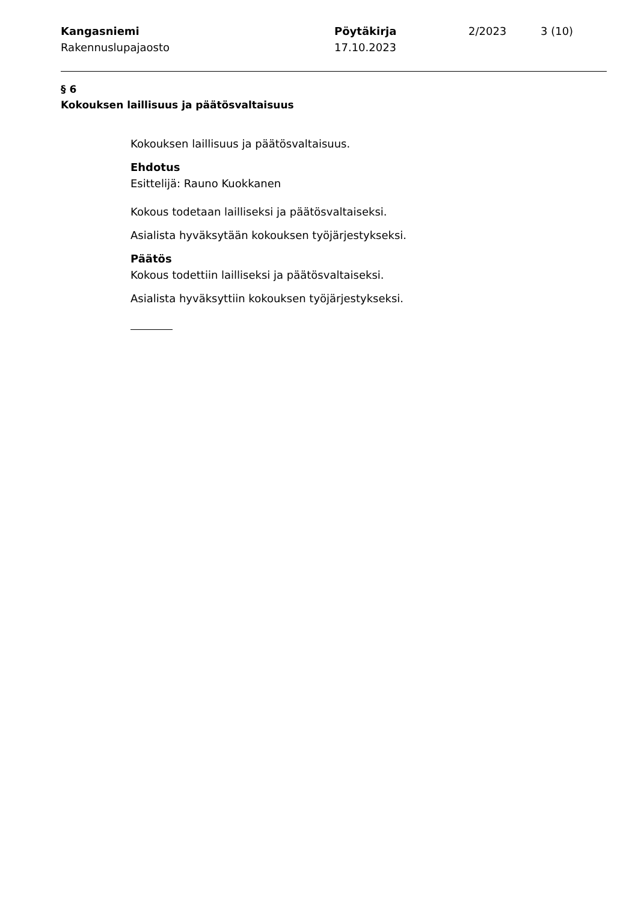Kangasniemi
Rakennuslupajaosto
Pöytäkirja
17.10.2023
2/2023 3 (10)
§ 6
Kokouksen laillisuus ja päätösvaltaisuus
Kokouksen laillisuus ja päätösvaltaisuus.
Ehdotus
Esittelijä: Rauno Kuokkanen
Kokous todetaan lailliseksi ja päätösvaltaiseksi.
Asialista hyväksytään kokouksen työjärjestykseksi.
Päätös
Kokous todettiin lailliseksi ja päätösvaltaiseksi.
Asialista hyväksyttiin kokouksen työjärjestykseksi.